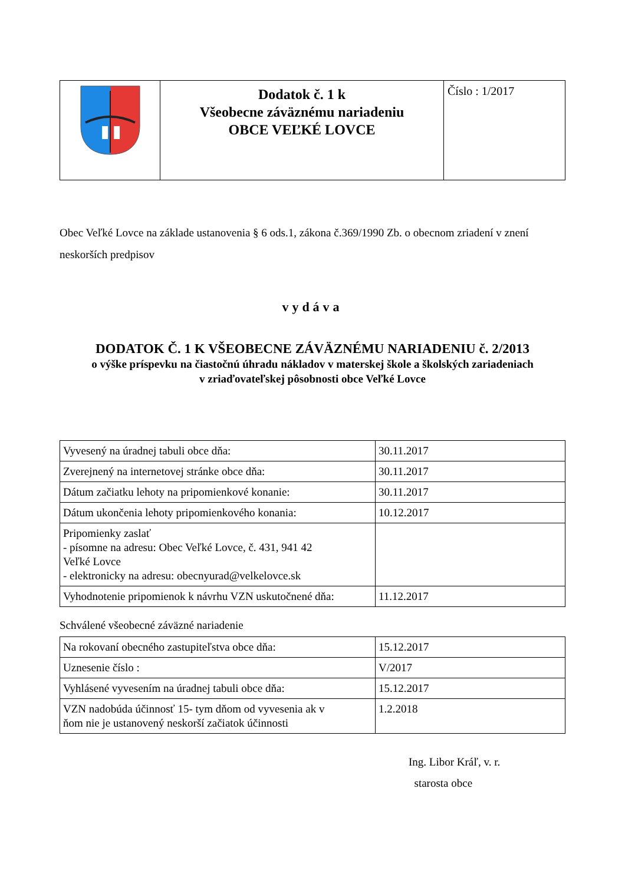| | Dodatok č. 1 k Všeobecne záväznému nariadeniu OBCE VEĽKÉ LOVCE | Číslo : 1/2017 |
Obec Veľké Lovce na základe ustanovenia § 6 ods.1, zákona č.369/1990 Zb. o obecnom zriadení v znení neskorších predpisov
vydáva
DODATOK Č. 1 K VŠEOBECNE ZÁVÄZNÉMU NARIADENIU č. 2/2013
o výške príspevku na čiastočnú úhradu nákladov v materskej škole a školských zariadeniach
v zriaďovateľskej pôsobnosti obce Veľké Lovce
| Vyvesený na úradnej tabuli obce dňa: | 30.11.2017 |
| Zverejnený na internetovej stránke obce dňa: | 30.11.2017 |
| Dátum začiatku lehoty na pripomienkové konanie: | 30.11.2017 |
| Dátum ukončenia lehoty pripomienkového konania: | 10.12.2017 |
| Pripomienky zaslať - písomne na adresu: Obec Veľké Lovce, č. 431, 941 42 Veľké Lovce - elektronicky na adresu: obecnyurad@velkelovce.sk | |
| Vyhodnotenie pripomienok k návrhu VZN uskutočnené dňa: | 11.12.2017 |
Schválené všeobecné záväzné nariadenie
| Na rokovaní obecného zastupiteľstva obce dňa: | 15.12.2017 |
| Uznesenie číslo : | V/2017 |
| Vyhlásené vyvesením na úradnej tabuli obce dňa: | 15.12.2017 |
| VZN nadobúda účinnosť 15- tym dňom od vyvesenia ak v ňom nie je ustanovený neskorší začiatok účinnosti | 1.2.2018 |
Ing. Libor Kráľ, v. r.
starosta obce